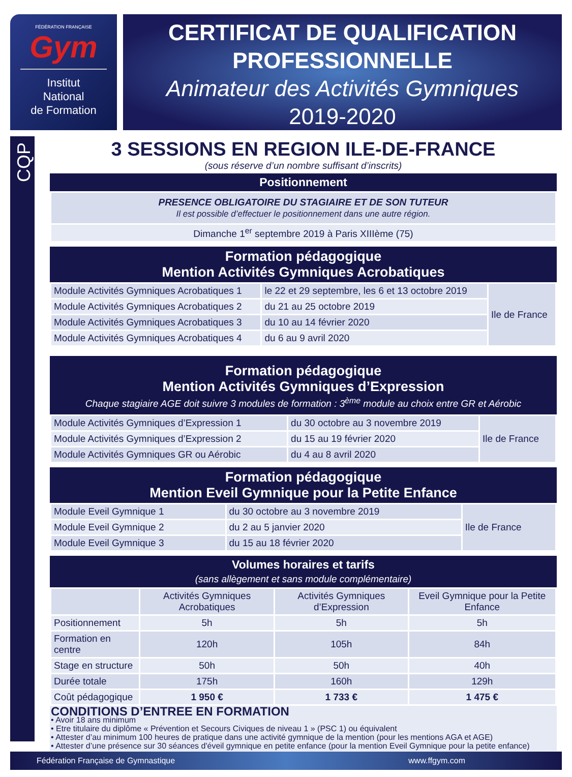FÉDÉRATION FRANÇAISE
Gym
Institut
National
de Formation
CERTIFICAT DE QUALIFICATION
PROFESSIONNELLE
Animateur des Activités Gymniques
2019-2020
CQP
3 SESSIONS EN REGION ILE-DE-FRANCE
(sous réserve d’un nombre suffisant d’inscrits)
Positionnement
| PRESENCE OBLIGATOIRE DU STAGIAIRE ET DE SON TUTEUR Il est possible d’effectuer le positionnement dans une autre région. |
| Dimanche 1<sup>er</sup> septembre 2019 à Paris XIIIème (75) |
Formation pédagogique
Mention Activités Gymniques Acrobatiques
| Module Activités Gymniques Acrobatiques 1 | le 22 et 29 septembre, les 6 et 13 octobre 2019 | Ile de France |
| Module Activités Gymniques Acrobatiques 2 | du 21 au 25 octobre 2019 | |
| Module Activités Gymniques Acrobatiques 3 | du 10 au 14 février 2020 | |
| Module Activités Gymniques Acrobatiques 4 | du 6 au 9 avril 2020 | |
Formation pédagogique
Mention Activités Gymniques d’Expression
Chaque stagiaire AGE doit suivre 3 modules de formation : 3<sup>ème</sup> module au choix entre GR et Aérobic
| Module Activités Gymniques d’Expression 1 | du 30 octobre au 3 novembre 2019 | Ile de France |
| Module Activités Gymniques d’Expression 2 | du 15 au 19 février 2020 | |
| Module Activités Gymniques GR ou Aérobic | du 4 au 8 avril 2020 | |
Formation pédagogique
Mention Eveil Gymnique pour la Petite Enfance
| Module Eveil Gymnique 1 | du 30 octobre au 3 novembre 2019 | Ile de France |
| Module Eveil Gymnique 2 | du 2 au 5 janvier 2020 | |
| Module Eveil Gymnique 3 | du 15 au 18 février 2020 | |
Volumes horaires et tarifs
(sans allègement et sans module complémentaire)
| | Activités Gymniques Acrobatiques | Activités Gymniques d’Expression | Eveil Gymnique pour la Petite Enfance |
| Positionnement | 5h | 5h | 5h |
| Formation en centre | 120h | 105h | 84h |
| Stage en structure | 50h | 50h | 40h |
| Durée totale | 175h | 160h | 129h |
| Coût pédagogique | 1 950 € | 1 733 € | 1 475 € |
CONDITIONS D’ENTREE EN FORMATION
• Avoir 18 ans minimum
• Etre titulaire du diplôme « Prévention et Secours Civiques de niveau 1 » (PSC 1) ou équivalent
• Attester d’au minimum 100 heures de pratique dans une activité gymnique de la mention (pour les mentions AGA et AGE)
• Attester d’une présence sur 30 séances d'éveil gymnique en petite enfance (pour la mention Eveil Gymnique pour la petite enfance)
Fédération Française de Gymnastique www.ffgym.com